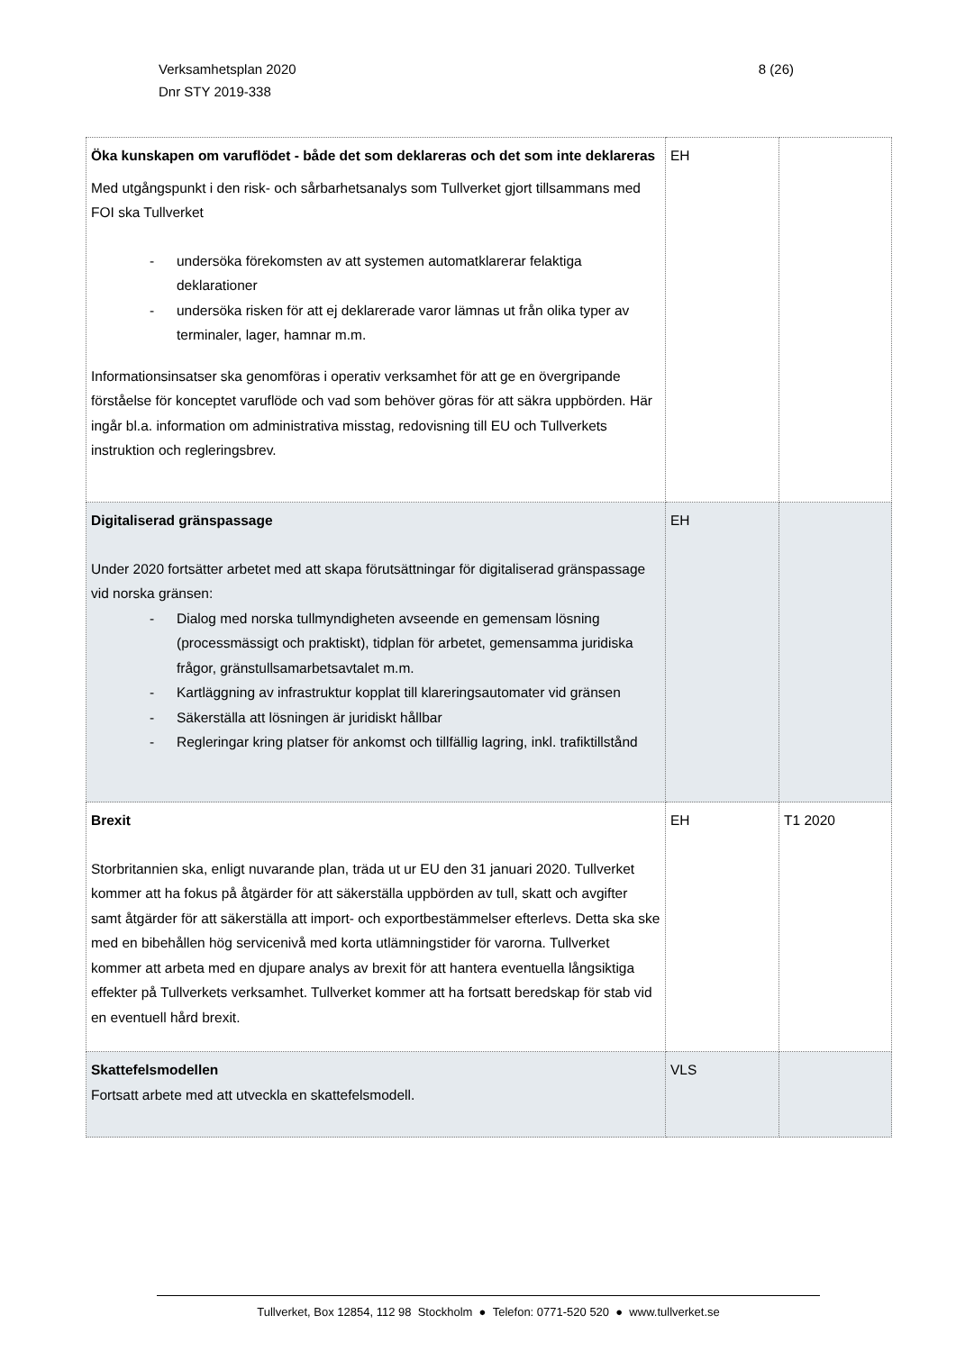Verksamhetsplan 2020
Dnr STY 2019-338
8 (26)
| Öka kunskapen om varuflödet - både det som deklareras och det som inte deklareras Med utgångspunkt i den risk- och sårbarhetsanalys som Tullverket gjort tillsammans med FOI ska Tullverket - undersöka förekomsten av att systemen automatklarerar felaktiga deklarationer - undersöka risken för att ej deklarerade varor lämnas ut från olika typer av terminaler, lager, hamnar m.m. Informationsinsatser ska genomföras i operativ verksamhet för att ge en övergripande förståelse för konceptet varuflöde och vad som behöver göras för att säkra uppbörden. Här ingår bl.a. information om administrativa misstag, redovisning till EU och Tullverkets instruktion och regleringsbrev. | EH | |
| Digitaliserad gränspassage Under 2020 fortsätter arbetet med att skapa förutsättningar för digitaliserad gränspassage vid norska gränsen: - Dialog med norska tullmyndigheten avseende en gemensam lösning (processmässigt och praktiskt), tidplan för arbetet, gemensamma juridiska frågor, gränstullsamarbetsavtalet m.m. - Kartläggning av infrastruktur kopplat till klareringsautomater vid gränsen - Säkerställa att lösningen är juridiskt hållbar - Regleringar kring platser för ankomst och tillfällig lagring, inkl. trafiktillstånd | EH | |
| Brexit Storbritannien ska, enligt nuvarande plan, träda ut ur EU den 31 januari 2020. Tullverket kommer att ha fokus på åtgärder för att säkerställa uppbörden av tull, skatt och avgifter samt åtgärder för att säkerställa att import- och exportbestämmelser efterlevs. Detta ska ske med en bibehållen hög servicenivå med korta utlämningstider för varorna. Tullverket kommer att arbeta med en djupare analys av brexit för att hantera eventuella långsiktiga effekter på Tullverkets verksamhet. Tullverket kommer att ha fortsatt beredskap för stab vid en eventuell hård brexit. | EH | T1 2020 |
| Skattefelsmodellen Fortsatt arbete med att utveckla en skattefelsmodell. | VLS | |
Tullverket, Box 12854, 112 98 Stockholm ● Telefon: 0771-520 520 ● www.tullverket.se